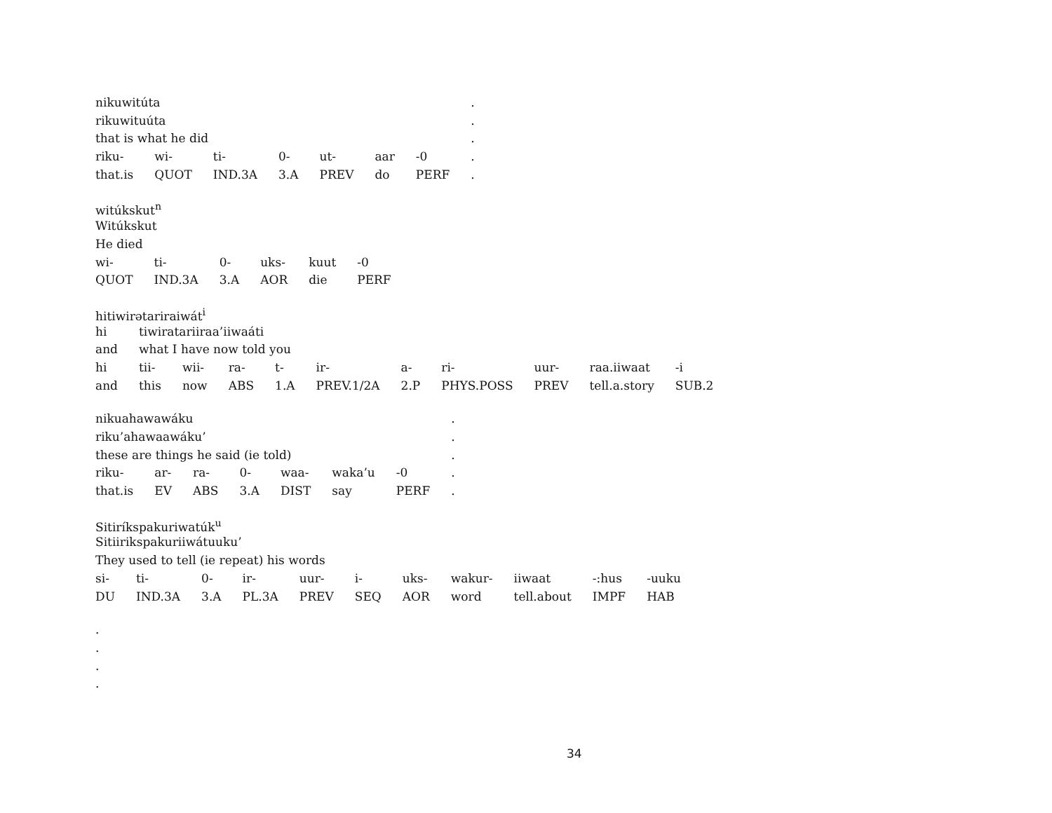| nikuwitúta | | | | | | | . |
| rikuwituúta | | | | | | | . |
| that is what he did | | | | | | | . |
| riku- | wi- | ti- | 0- | ut- | aar | -0 | . |
| that.is | QUOT | IND.3A | 3.A | PREV | do | PERF | . |
| witúkskut<sup>n</sup> | | | | | |
| Witúkskut | | | | | |
| He died | | | | | |
| wi- | ti- | 0- | uks- | kuut | -0 |
| QUOT | IND.3A | 3.A | AOR | die | PERF |
| hitiwirətariraiwát<sup>i</sup> | | | | | | | | | | |
| hi | tiwiratariiraa’iiwaáti | | | | | | | | | |
| and | what I have now told you | | | | | | | | | |
| hi | tii- | wii- | ra- | t- | ir- | a- | ri- | uur- | raa.iiwaat | -i |
| and | this | now | ABS | 1.A | PREV.1/2A | 2.P | PHYS.POSS | PREV | tell.a.story | SUB.2 |
| nikuahawawáku | | | | | | | . |
| riku’ahawaawáku’ | | | | | | | . |
| these are things he said (ie told) | | | | | | | . |
| riku- | ar- | ra- | 0- | waa- | waka’u | -0 | . |
| that.is | EV | ABS | 3.A | DIST | say | PERF | . |
| Sitiríkspakuriwatúk<sup>u</sup> | | | | | | | | | | |
| Sitiirikspakuriiwátuuku’ | | | | | | | | | | |
| They used to tell (ie repeat) his words | | | | | | | | | | |
| si- | ti- | 0- | ir- | uur- | i- | uks- | wakur- | iiwaat | -:hus | -uuku |
| DU | IND.3A | 3.A | PL.3A | PREV | SEQ | AOR | word | tell.about | IMPF | HAB |
.
.
.
.
34